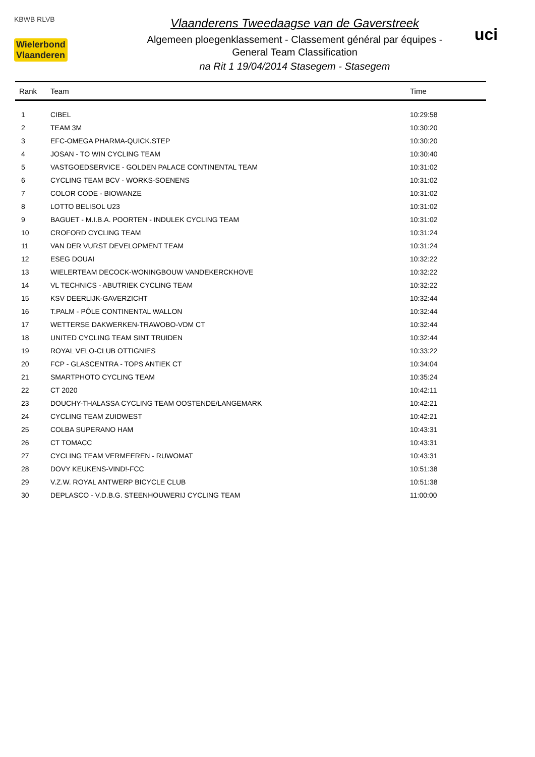KBWB RLVB
Wielerbond
Vlaanderen
Vlaanderens Tweedaagse van de Gaverstreek
Algemeen ploegenklassement - Classement général par équipes -
General Team Classification
na Rit 1 19/04/2014 Stasegem - Stasegem
uci
| Rank | Team | Time |
| --- | --- | --- |
| 1 | CIBEL | 10:29:58 |
| 2 | TEAM 3M | 10:30:20 |
| 3 | EFC-OMEGA PHARMA-QUICK.STEP | 10:30:20 |
| 4 | JOSAN - TO WIN CYCLING TEAM | 10:30:40 |
| 5 | VASTGOEDSERVICE - GOLDEN PALACE CONTINENTAL TEAM | 10:31:02 |
| 6 | CYCLING TEAM BCV - WORKS-SOENENS | 10:31:02 |
| 7 | COLOR CODE - BIOWANZE | 10:31:02 |
| 8 | LOTTO BELISOL U23 | 10:31:02 |
| 9 | BAGUET - M.I.B.A. POORTEN - INDULEK CYCLING TEAM | 10:31:02 |
| 10 | CROFORD CYCLING TEAM | 10:31:24 |
| 11 | VAN DER VURST DEVELOPMENT TEAM | 10:31:24 |
| 12 | ESEG DOUAI | 10:32:22 |
| 13 | WIELERTEAM DECOCK-WONINGBOUW VANDEKERCKHOVE | 10:32:22 |
| 14 | VL TECHNICS - ABUTRIEK CYCLING TEAM | 10:32:22 |
| 15 | KSV DEERLIJK-GAVERZICHT | 10:32:44 |
| 16 | T.PALM - PÔLE CONTINENTAL WALLON | 10:32:44 |
| 17 | WETTERSE DAKWERKEN-TRAWOBO-VDM CT | 10:32:44 |
| 18 | UNITED CYCLING TEAM SINT TRUIDEN | 10:32:44 |
| 19 | ROYAL VELO-CLUB OTTIGNIES | 10:33:22 |
| 20 | FCP - GLASCENTRA - TOPS ANTIEK CT | 10:34:04 |
| 21 | SMARTPHOTO CYCLING TEAM | 10:35:24 |
| 22 | CT 2020 | 10:42:11 |
| 23 | DOUCHY-THALASSA CYCLING TEAM OOSTENDE/LANGEMARK | 10:42:21 |
| 24 | CYCLING TEAM ZUIDWEST | 10:42:21 |
| 25 | COLBA SUPERANO HAM | 10:43:31 |
| 26 | CT TOMACC | 10:43:31 |
| 27 | CYCLING TEAM VERMEEREN - RUWOMAT | 10:43:31 |
| 28 | DOVY KEUKENS-VIND!-FCC | 10:51:38 |
| 29 | V.Z.W. ROYAL ANTWERP BICYCLE CLUB | 10:51:38 |
| 30 | DEPLASCO - V.D.B.G. STEENHOUWERIJ CYCLING TEAM | 11:00:00 |